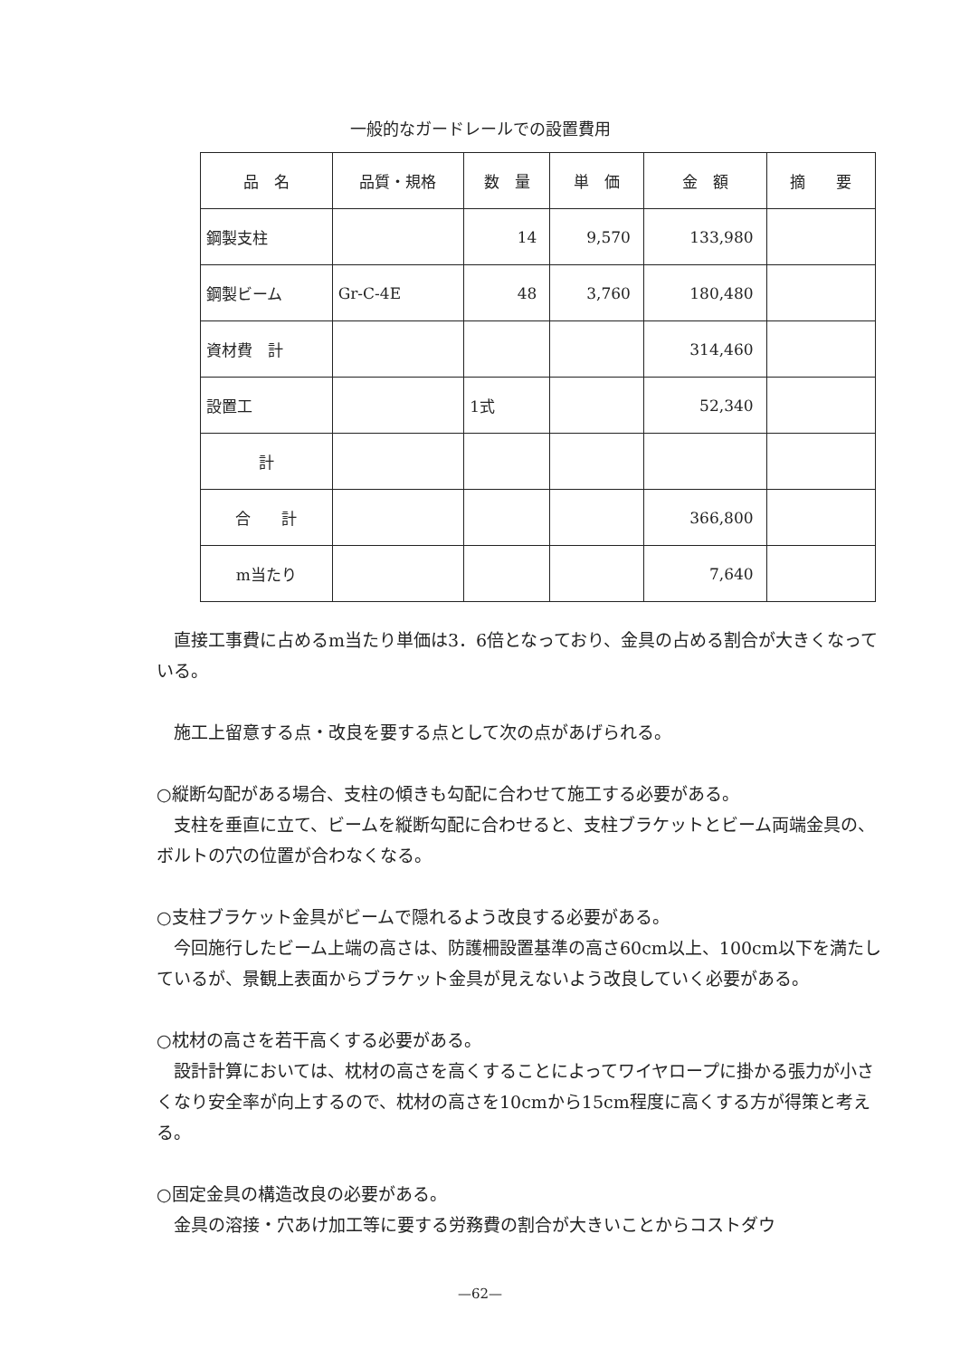一般的なガードレールでの設置費用
| 品 名 | 品質・規格 | 数 量 | 単 価 | 金 額 | 摘 要 |
| --- | --- | --- | --- | --- | --- |
| 鋼製支柱 | | 14 | 9,570 | 133,980 | |
| 鋼製ビーム | Gr-C-4E | 48 | 3,760 | 180,480 | |
| 資材費 計 | | | | 314,460 | |
| 設置工 | | 1式 | | 52,340 | |
| 計 | | | | | |
| 合 計 | | | | 366,800 | |
| m当たり | | | | 7,640 | |
直接工事費に占めるm当たり単価は3．6倍となっており、金具の占める割合が大きくなっている。
施工上留意する点・改良を要する点として次の点があげられる。
○縦断勾配がある場合、支柱の傾きも勾配に合わせて施工する必要がある。
支柱を垂直に立て、ビームを縦断勾配に合わせると、支柱ブラケットとビーム両端金具の、ボルトの穴の位置が合わなくなる。
○支柱ブラケット金具がビームで隠れるよう改良する必要がある。
今回施行したビーム上端の高さは、防護柵設置基準の高さ60cm以上、100cm以下を満たしているが、景観上表面からブラケット金具が見えないよう改良していく必要がある。
○枕材の高さを若干高くする必要がある。
設計計算においては、枕材の高さを高くすることによってワイヤロープに掛かる張力が小さくなり安全率が向上するので、枕材の高さを10cmから15cm程度に高くする方が得策と考える。
○固定金具の構造改良の必要がある。
金具の溶接・穴あけ加工等に要する労務費の割合が大きいことからコストダウ
—62—